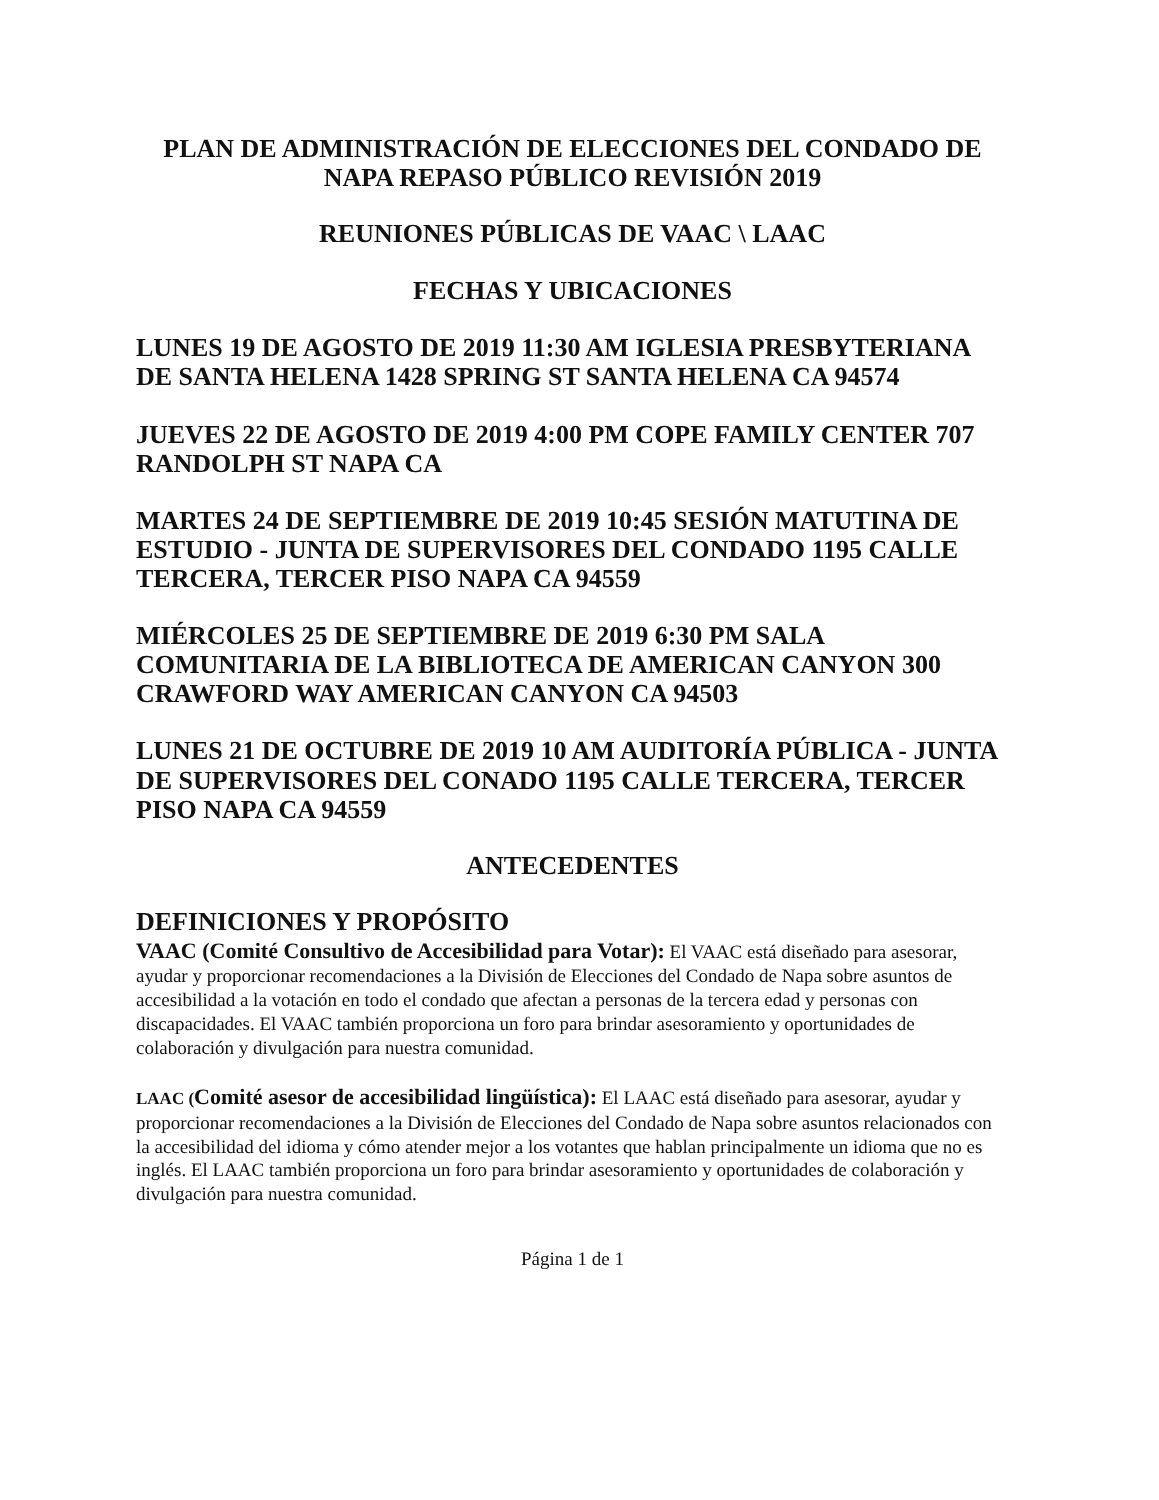PLAN DE ADMINISTRACIÓN DE ELECCIONES DEL CONDADO DE NAPA REPASO PÚBLICO REVISIÓN 2019
REUNIONES PÚBLICAS DE VAAC \ LAAC
FECHAS Y UBICACIONES
LUNES 19 DE AGOSTO DE 2019 11:30 AM IGLESIA PRESBYTERIANA DE SANTA HELENA 1428 SPRING ST SANTA HELENA CA 94574
JUEVES 22 DE AGOSTO DE 2019 4:00 PM COPE FAMILY CENTER 707 RANDOLPH ST NAPA CA
MARTES 24 DE SEPTIEMBRE DE 2019 10:45 SESIÓN MATUTINA DE ESTUDIO - JUNTA DE SUPERVISORES DEL CONDADO 1195 CALLE TERCERA, TERCER PISO NAPA CA 94559
MIÉRCOLES 25 DE SEPTIEMBRE DE 2019 6:30 PM SALA COMUNITARIA DE LA BIBLIOTECA DE AMERICAN CANYON 300 CRAWFORD WAY AMERICAN CANYON CA 94503
LUNES 21 DE OCTUBRE DE 2019 10 AM AUDITORÍA PÚBLICA - JUNTA DE SUPERVISORES DEL CONADO 1195 CALLE TERCERA, TERCER PISO NAPA CA 94559
ANTECEDENTES
DEFINICIONES Y PROPÓSITO
VAAC (Comité Consultivo de Accesibilidad para Votar): El VAAC está diseñado para asesorar, ayudar y proporcionar recomendaciones a la División de Elecciones del Condado de Napa sobre asuntos de accesibilidad a la votación en todo el condado que afectan a personas de la tercera edad y personas con discapacidades. El VAAC también proporciona un foro para brindar asesoramiento y oportunidades de colaboración y divulgación para nuestra comunidad.
LAAC (Comité asesor de accesibilidad lingüística): El LAAC está diseñado para asesorar, ayudar y proporcionar recomendaciones a la División de Elecciones del Condado de Napa sobre asuntos relacionados con la accesibilidad del idioma y cómo atender mejor a los votantes que hablan principalmente un idioma que no es inglés. El LAAC también proporciona un foro para brindar asesoramiento y oportunidades de colaboración y divulgación para nuestra comunidad.
Página 1 de 1